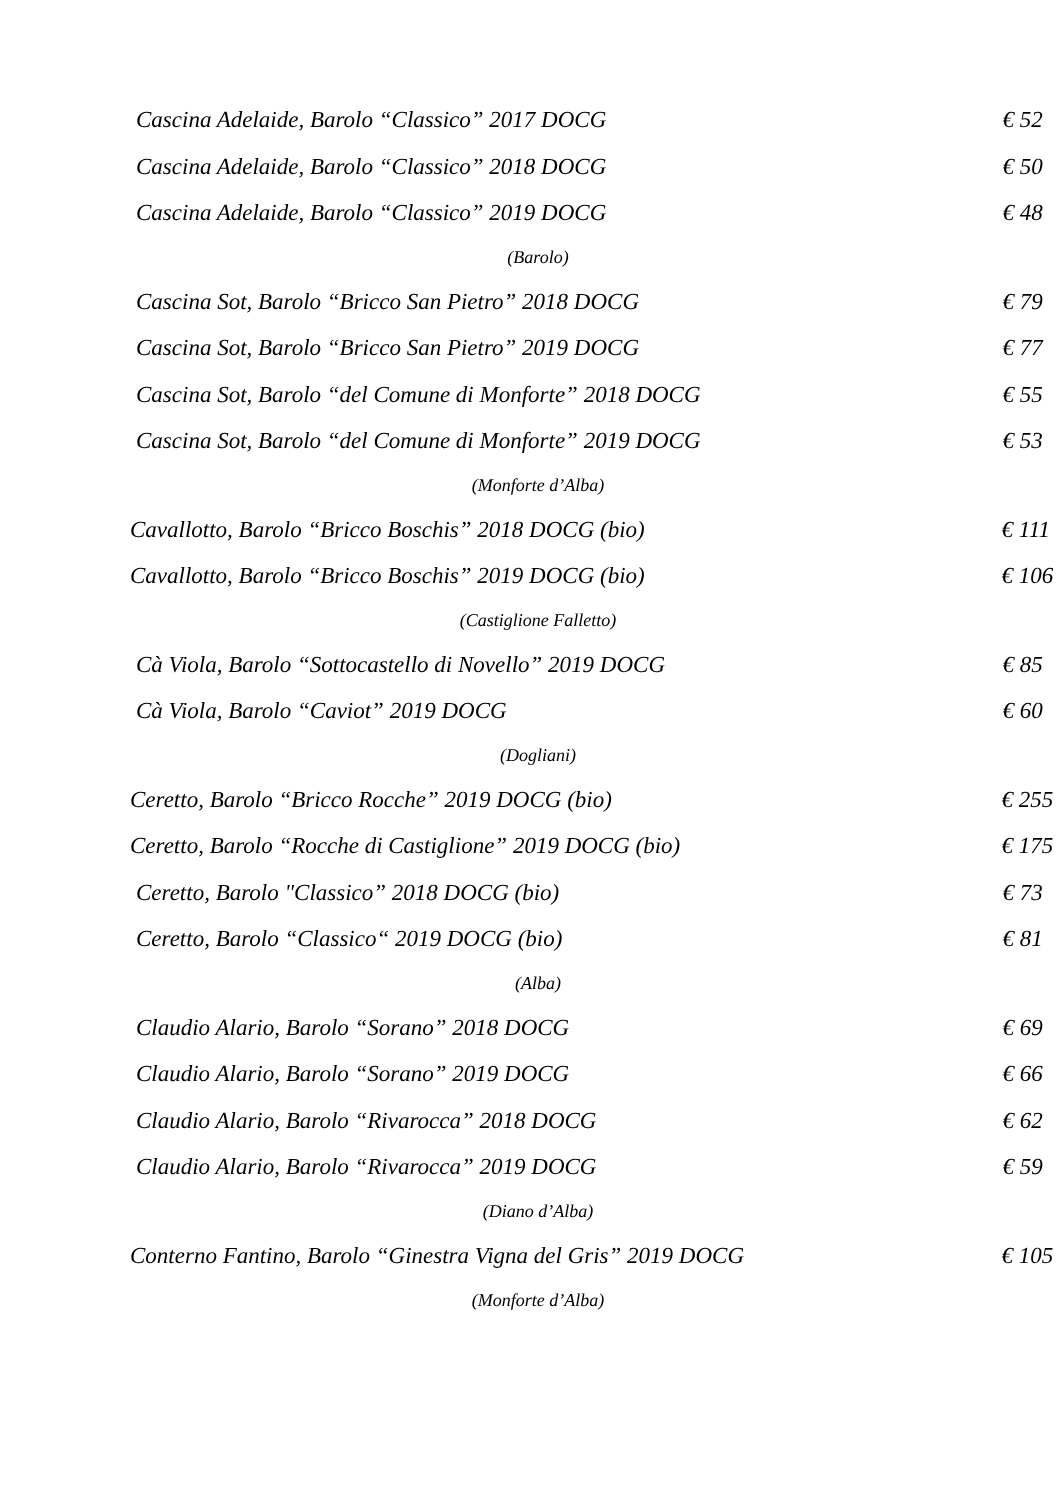Cascina Adelaide, Barolo “Classico” 2017 DOCG € 52
Cascina Adelaide, Barolo “Classico” 2018 DOCG € 50
Cascina Adelaide, Barolo “Classico” 2019 DOCG € 48
(Barolo)
Cascina Sot, Barolo “Bricco San Pietro” 2018 DOCG € 79
Cascina Sot, Barolo “Bricco San Pietro” 2019 DOCG € 77
Cascina Sot, Barolo “del Comune di Monforte” 2018 DOCG € 55
Cascina Sot, Barolo “del Comune di Monforte” 2019 DOCG € 53
(Monforte d’Alba)
Cavallotto, Barolo “Bricco Boschis” 2018 DOCG (bio) € 111
Cavallotto, Barolo “Bricco Boschis” 2019 DOCG (bio) € 106
(Castiglione Falletto)
Cà Viola, Barolo “Sottocastello di Novello” 2019 DOCG € 85
Cà Viola, Barolo “Caviot” 2019 DOCG € 60
(Dogliani)
Ceretto, Barolo “Bricco Rocche” 2019 DOCG (bio) € 255
Ceretto, Barolo “Rocche di Castiglione” 2019 DOCG (bio) € 175
Ceretto, Barolo "Classico” 2018 DOCG (bio) € 73
Ceretto, Barolo “Classico“ 2019 DOCG (bio) € 81
(Alba)
Claudio Alario, Barolo “Sorano” 2018 DOCG € 69
Claudio Alario, Barolo “Sorano” 2019 DOCG € 66
Claudio Alario, Barolo “Rivarocca” 2018 DOCG € 62
Claudio Alario, Barolo “Rivarocca” 2019 DOCG € 59
(Diano d’Alba)
Conterno Fantino, Barolo “Ginestra Vigna del Gris” 2019 DOCG € 105
(Monforte d’Alba)